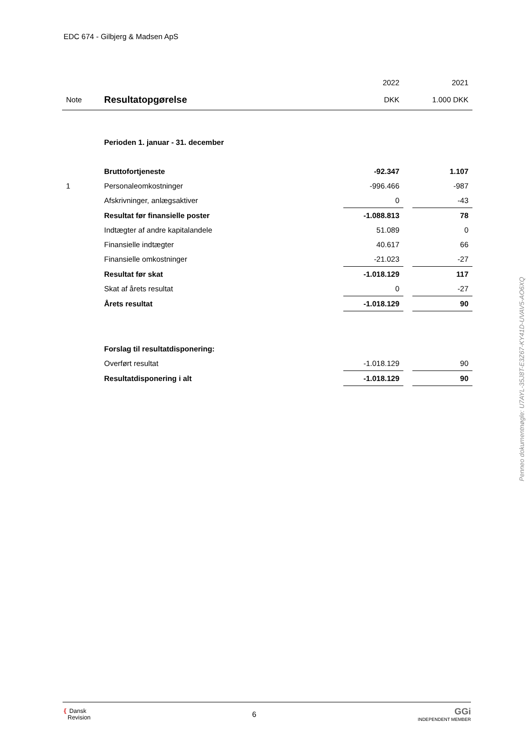EDC 674 - Gilbjerg & Madsen ApS
| | | 2022 | | 2021 |
| Note | Resultatopgørelse | DKK | | 1.000 DKK |
| | Perioden 1. januar - 31. december | | | |
| | Bruttofortjeneste | -92.347 | | 1.107 |
| 1 | Personaleomkostninger | -996.466 | | -987 |
| | Afskrivninger, anlægsaktiver | 0 | | -43 |
| | Resultat før finansielle poster | -1.088.813 | | 78 |
| | Indtægter af andre kapitalandele | 51.089 | | 0 |
| | Finansielle indtægter | 40.617 | | 66 |
| | Finansielle omkostninger | -21.023 | | -27 |
| | Resultat før skat | -1.018.129 | | 117 |
| | Skat af årets resultat | 0 | | -27 |
| | Årets resultat | -1.018.129 | | 90 |
| | Forslag til resultatdisponering: | | | |
| | Overført resultat | -1.018.129 | | 90 |
| | Resultatdisponering i alt | -1.018.129 | | 90 |
Penneo dokumentnøgle: U7AYL-35J8T-E3Z67-KY41D-UVAV5-AO6XQ
❴ Dansk
Revision
6
GGi
INDEPENDENT MEMBER